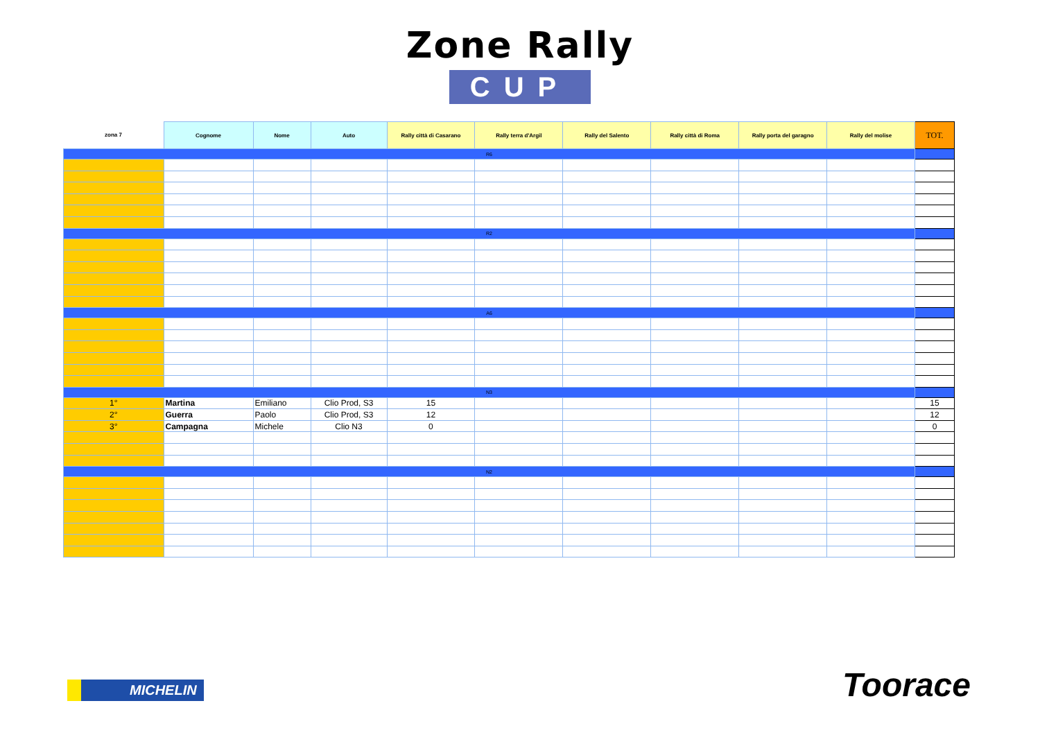Zone Rally
CUP
| zona 7 | Cognome | Nome | Auto | Rally città di Casarano | Rally terra d'Argil | Rally del Salento | Rally città di Roma | Rally porta del garagno | Rally del molise | TOT. |
| --- | --- | --- | --- | --- | --- | --- | --- | --- | --- | --- |
| R6 | | | | | | | | | | |
| R2 | | | | | | | | | | |
| A6 | | | | | | | | | | |
| N3 | | | | | | | | | | |
| 1° | Martina | Emiliano | Clio Prod, S3 | 15 | | | | | | 15 |
| 2° | Guerra | Paolo | Clio Prod, S3 | 12 | | | | | | 12 |
| 3° | Campagna | Michele | Clio N3 | 0 | | | | | | 0 |
| N2 | | | | | | | | | | |
MICHELIN Toorace